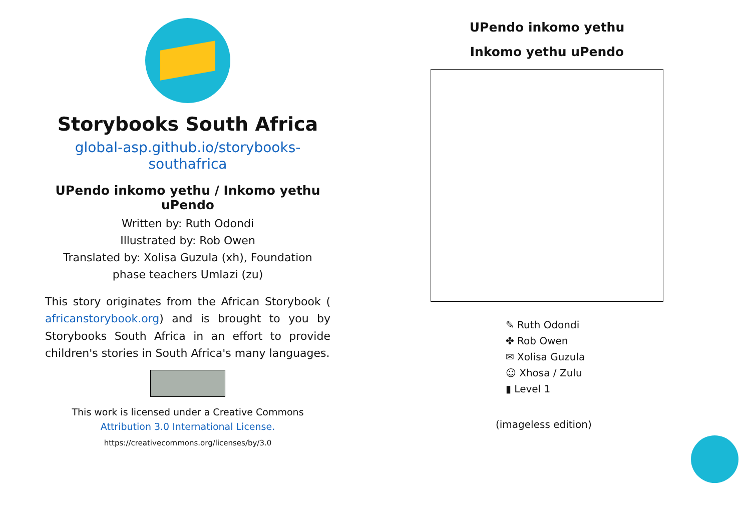Storybooks South Africa
global-asp.github.io/storybooks-southafrica
UPendo inkomo yethu / Inkomo yethu uPendo
Written by: Ruth Odondi
Illustrated by: Rob Owen
Translated by: Xolisa Guzula (xh), Foundation phase teachers Umlazi (zu)
This story originates from the African Storybook ( africanstorybook.org) and is brought to you by Storybooks South Africa in an effort to provide children's stories in South Africa's many languages.
This work is licensed under a Creative Commons Attribution 3.0 International License.
https://creativecommons.org/licenses/by/3.0
UPendo inkomo yethu
Inkomo yethu uPendo
✎ Ruth Odondi
✤ Rob Owen
✉ Xolisa Guzula
☺ Xhosa / Zulu
▮ Level 1
(imageless edition)